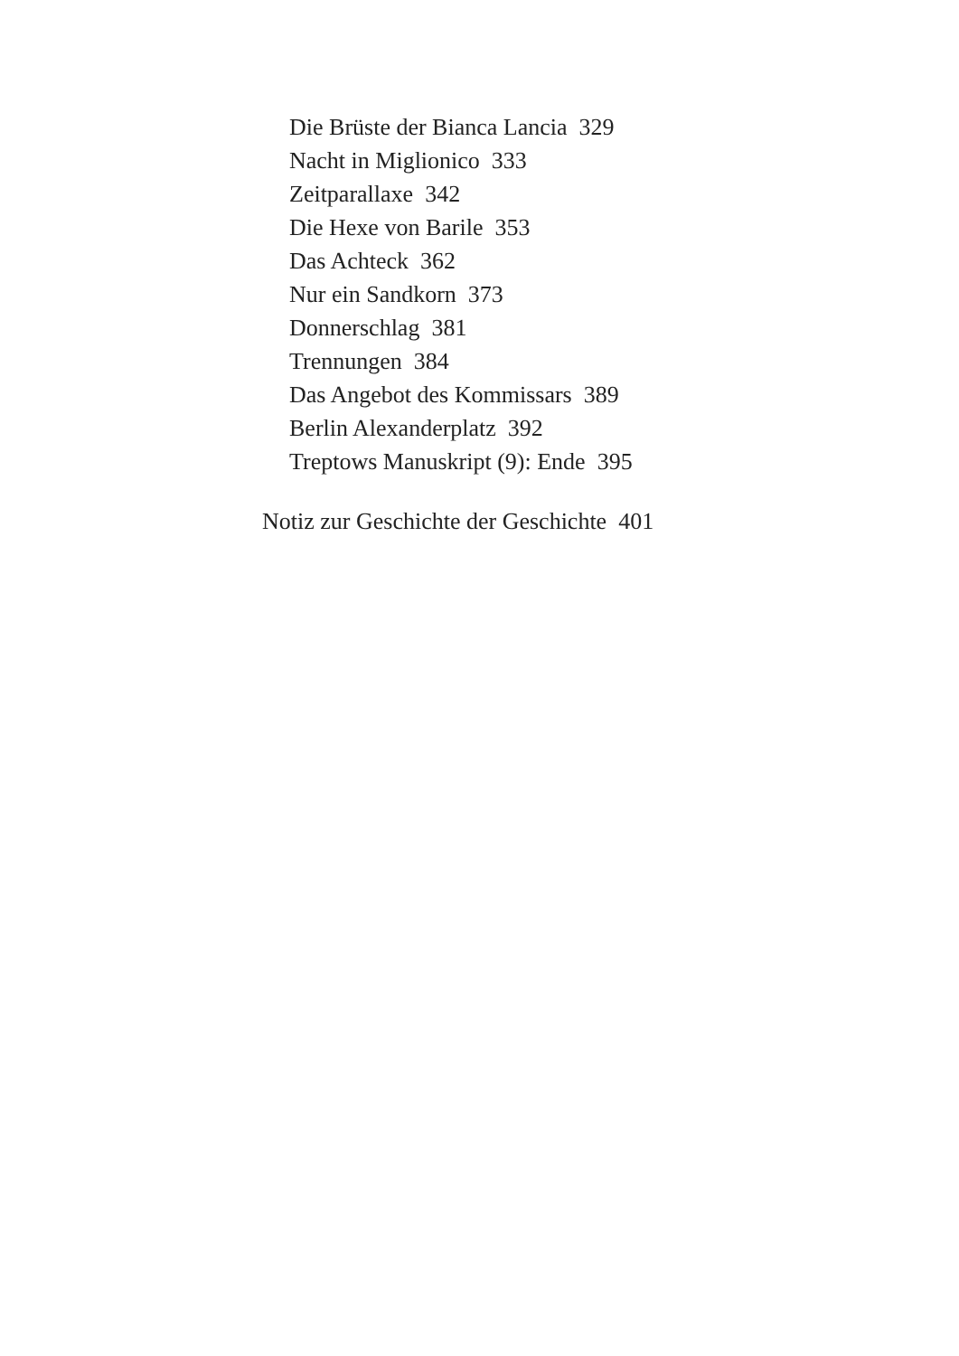Die Brüste der Bianca Lancia 329
Nacht in Miglionico 333
Zeitparallaxe 342
Die Hexe von Barile 353
Das Achteck 362
Nur ein Sandkorn 373
Donnerschlag 381
Trennungen 384
Das Angebot des Kommissars 389
Berlin Alexanderplatz 392
Treptows Manuskript (9): Ende 395
Notiz zur Geschichte der Geschichte 401